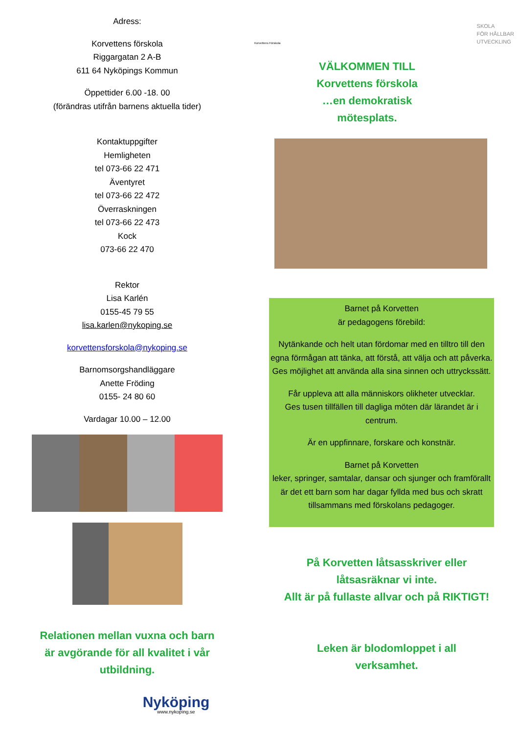Adress:
Korvettens förskola
Riggargatan 2 A-B
611 64 Nyköpings Kommun
Öppettider 6.00 -18. 00
(förändras utifrån barnens aktuella tider)
Kontaktuppgifter
Hemligheten
tel 073-66 22 471
Äventyret
tel 073-66 22 472
Överraskningen
tel 073-66 22 473
Kock
073-66 22 470
Rektor
Lisa Karlén
0155-45 79 55
lisa.karlen@nykoping.se
korvettensforskola@nykoping.se
Barnomsorgshandläggare
Anette Fröding
0155- 24 80 60
Vardagar 10.00 – 12.00
Relationen mellan vuxna och barn
är avgörande för all kvalitet i vår
utbildning.
Nyköping
www.nykoping.se
Korvettens Förskola SKOLA
FÖR HÅLLBAR
UTVECKLING
VÄLKOMMEN TILL
Korvettens förskola
…en demokratisk
mötesplats.
Barnet på Korvetten
är pedagogens förebild:
Nytänkande och helt utan fördomar med en tilltro till den egna förmågan att tänka, att förstå, att välja och att påverka.
Ges möjlighet att använda alla sina sinnen och uttryckssätt.
Får uppleva att alla människors olikheter utvecklar.
Ges tusen tillfällen till dagliga möten där lärandet är i centrum.
Är en uppfinnare, forskare och konstnär.
Barnet på Korvetten
leker, springer, samtalar, dansar och sjunger och framförallt är det ett barn som har dagar fyllda med bus och skratt tillsammans med förskolans pedagoger.
På Korvetten låtsasskriver eller
låtsasräknar vi inte.
Allt är på fullaste allvar och på RIKTIGT!
Leken är blodomloppet i all
verksamhet.